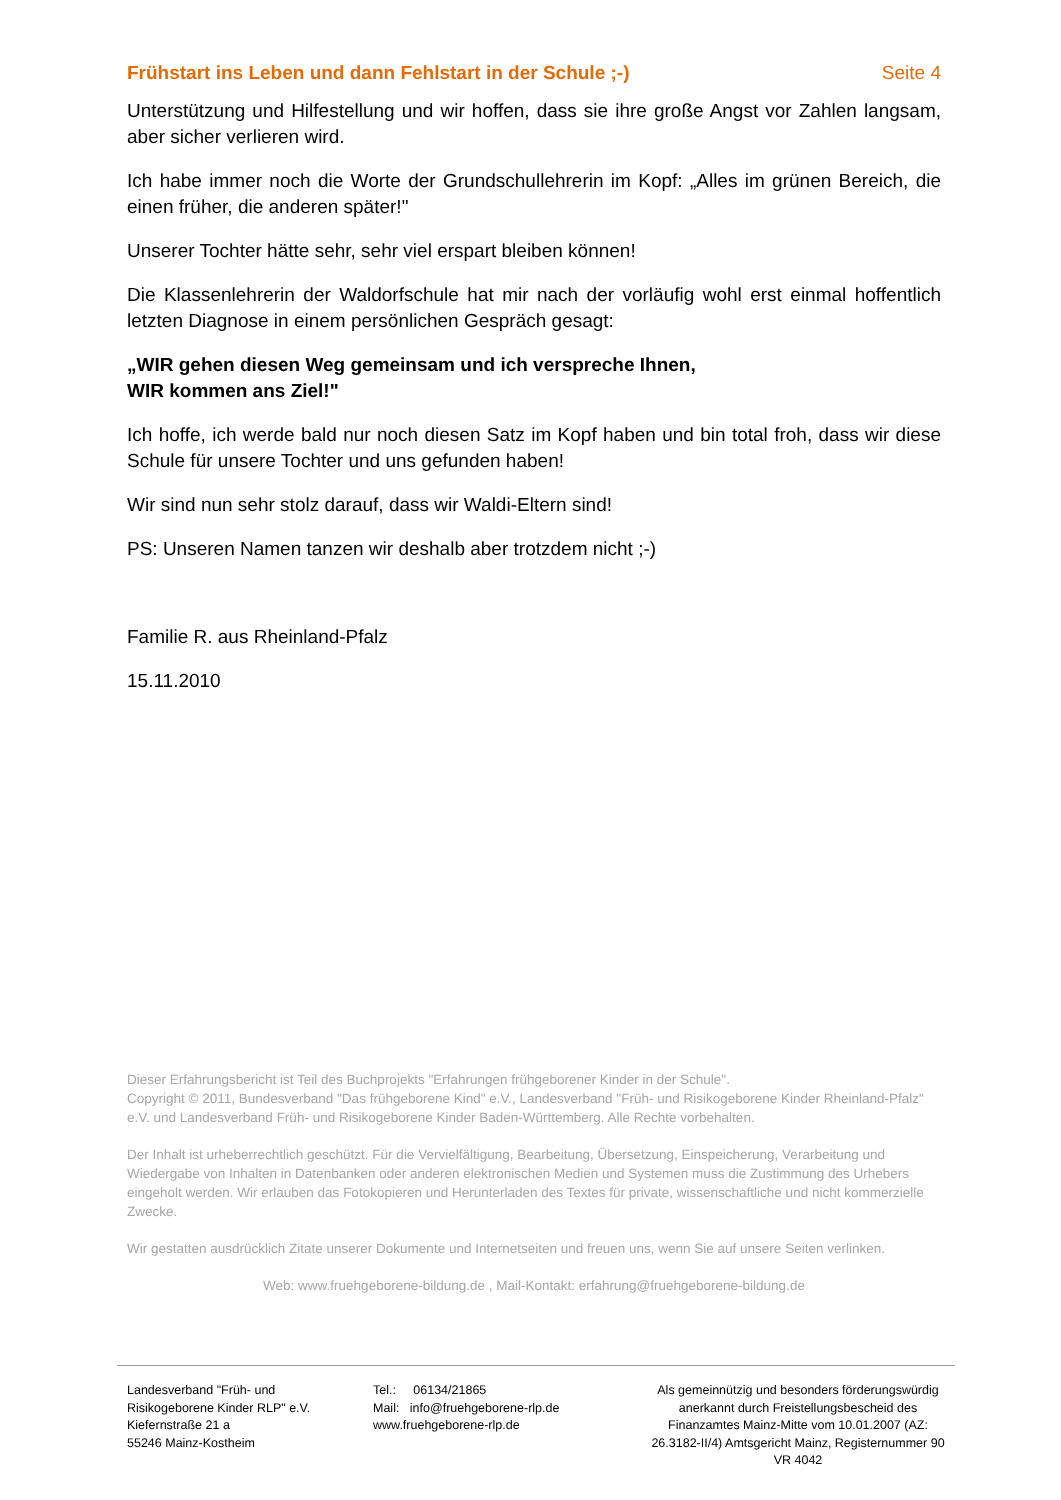Frühstart ins Leben und dann Fehlstart in der Schule ;-) Seite 4
Unterstützung und Hilfestellung und wir hoffen, dass sie ihre große Angst vor Zahlen langsam, aber sicher verlieren wird.
Ich habe immer noch die Worte der Grundschullehrerin im Kopf: „Alles im grünen Bereich, die einen früher, die anderen später!"
Unserer Tochter hätte sehr, sehr viel erspart bleiben können!
Die Klassenlehrerin der Waldorfschule hat mir nach der vorläufig wohl erst einmal hoffentlich letzten Diagnose in einem persönlichen Gespräch gesagt:
„WIR gehen diesen Weg gemeinsam und ich verspreche Ihnen,
WIR kommen ans Ziel!"
Ich hoffe, ich werde bald nur noch diesen Satz im Kopf haben und bin total froh, dass wir diese Schule für unsere Tochter und uns gefunden haben!
Wir sind nun sehr stolz darauf, dass wir Waldi-Eltern sind!
PS: Unseren Namen tanzen wir deshalb aber trotzdem nicht ;-)
Familie R. aus Rheinland-Pfalz
15.11.2010
Dieser Erfahrungsbericht ist Teil des Buchprojekts "Erfahrungen frühgeborener Kinder in der Schule".
Copyright © 2011, Bundesverband "Das frühgeborene Kind" e.V., Landesverband "Früh- und Risikogeborene Kinder Rheinland-Pfalz" e.V. und Landesverband Früh- und Risikogeborene Kinder Baden-Württemberg. Alle Rechte vorbehalten.
Der Inhalt ist urheberrechtlich geschützt. Für die Vervielfältigung, Bearbeitung, Übersetzung, Einspeicherung, Verarbeitung und Wiedergabe von Inhalten in Datenbanken oder anderen elektronischen Medien und Systemen muss die Zustimmung des Urhebers eingeholt werden. Wir erlauben das Fotokopieren und Herunterladen des Textes für private, wissenschaftliche und nicht kommerzielle Zwecke.
Wir gestatten ausdrücklich Zitate unserer Dokumente und Internetseiten und freuen uns, wenn Sie auf unsere Seiten verlinken.
Web: www.fruehgeborene-bildung.de , Mail-Kontakt: erfahrung@fruehgeborene-bildung.de
Landesverband "Früh- und Risikogeborene Kinder RLP" e.V.
Kiefernstraße 21 a
55246 Mainz-Kostheim
Tel.: 06134/21865
Mail: info@fruehgeborene-rlp.de
www.fruehgeborene-rlp.de
Als gemeinnützig und besonders förderungswürdig anerkannt durch Freistellungsbescheid des Finanzamtes Mainz-Mitte vom 10.01.2007 (AZ: 26.3182-II/4) Amtsgericht Mainz, Registernummer 90 VR 4042